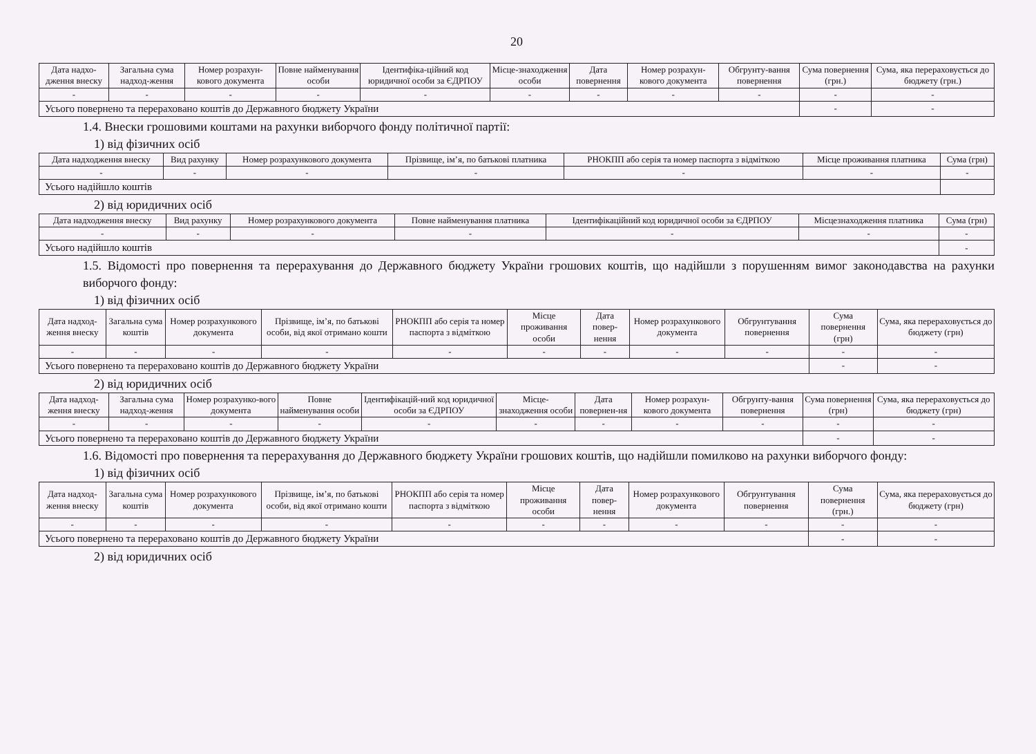20
| Дата надхо-дження внеску | Загальна сума надход-ження | Номер розрахун-кового документа | Повне найменування особи | Ідентифіка-ційний код юридичної особи за ЄДРПОУ | Місце-знаходження особи | Дата повернення | Номер розрахун-кового документа | Обгрунту-вання повернення | Сума повернення (грн.) | Сума, яка перераховується до бюджету (грн.) |
| --- | --- | --- | --- | --- | --- | --- | --- | --- | --- | --- |
| - | - | - | - | - | - | - | - | - | - | - |
| Усього повернено та перераховано коштів до Державного бюджету України | | | | | | | | | - | - |
1.4. Внески грошовими коштами на рахунки виборчого фонду політичної партії:
1) від фізичних осіб
| Дата надходження внеску | Вид рахунку | Номер розрахункового документа | Прізвище, ім’я, по батькові платника | РНОКПП або серія та номер паспорта з відміткою | Місце проживання платника | Сума (грн) |
| --- | --- | --- | --- | --- | --- | --- |
| - | - | - | - | - | - | - |
| Усього надійшло коштів | | | | | | |
2) від юридичних осіб
| Дата надходження внеску | Вид рахунку | Номер розрахункового документа | Повне найменування платника | Ідентифікаційний код юридичної особи за ЄДРПОУ | Місцезнаходження платника | Сума (грн) |
| --- | --- | --- | --- | --- | --- | --- |
| - | - | - | - | - | - | - |
| Усього надійшло коштів | | | | | | - |
1.5. Відомості про повернення та перерахування до Державного бюджету України грошових коштів, що надійшли з порушенням вимог законодавства на рахунки виборчого фонду:
1) від фізичних осіб
| Дата надход-ження внеску | Загальна сума коштів | Номер розрахункового документа | Прізвище, ім’я, по батькові особи, від якої отримано кошти | РНОКПП або серія та номер паспорта з відміткою | Місце проживання особи | Дата повер-нення | Номер розрахункового документа | Обгрунтування повернення | Сума повернення (грн) | Сума, яка перераховується до бюджету (грн) |
| --- | --- | --- | --- | --- | --- | --- | --- | --- | --- | --- |
| - | - | - | - | - | - | - | - | - | - | - |
| Усього повернено та перераховано коштів до Державного бюджету України | | | | | | | | | - | - |
2) від юридичних осіб
| Дата надход-ження внеску | Загальна сума надход-ження | Номер розрахунко-вого документа | Повне найменування особи | Ідентифікацій-ний код юридичної особи за ЄДРПОУ | Місце-знаходження особи | Дата повернен-ня | Номер розрахун-кового документа | Обгрунту-вання повернення | Сума повернення (грн) | Сума, яка перераховується до бюджету (грн) |
| --- | --- | --- | --- | --- | --- | --- | --- | --- | --- | --- |
| - | - | - | - | - | - | - | - | - | - | - |
| Усього повернено та перераховано коштів до Державного бюджету України | | | | | | | | | - | - |
1.6. Відомості про повернення та перерахування до Державного бюджету України грошових коштів, що надійшли помилково на рахунки виборчого фонду:
1) від фізичних осіб
| Дата надход-ження внеску | Загальна сума коштів | Номер розрахункового документа | Прізвище, ім’я, по батькові особи, від якої отримано кошти | РНОКПП або серія та номер паспорта з відміткою | Місце проживання особи | Дата повер-нення | Номер розрахункового документа | Обгрунтування повернення | Сума повернення (грн.) | Сума, яка перераховується до бюджету (грн) |
| --- | --- | --- | --- | --- | --- | --- | --- | --- | --- | --- |
| - | - | - | - | - | - | - | - | - | - | - |
| Усього повернено та перераховано коштів до Державного бюджету України | | | | | | | | | - | - |
2) від юридичних осіб